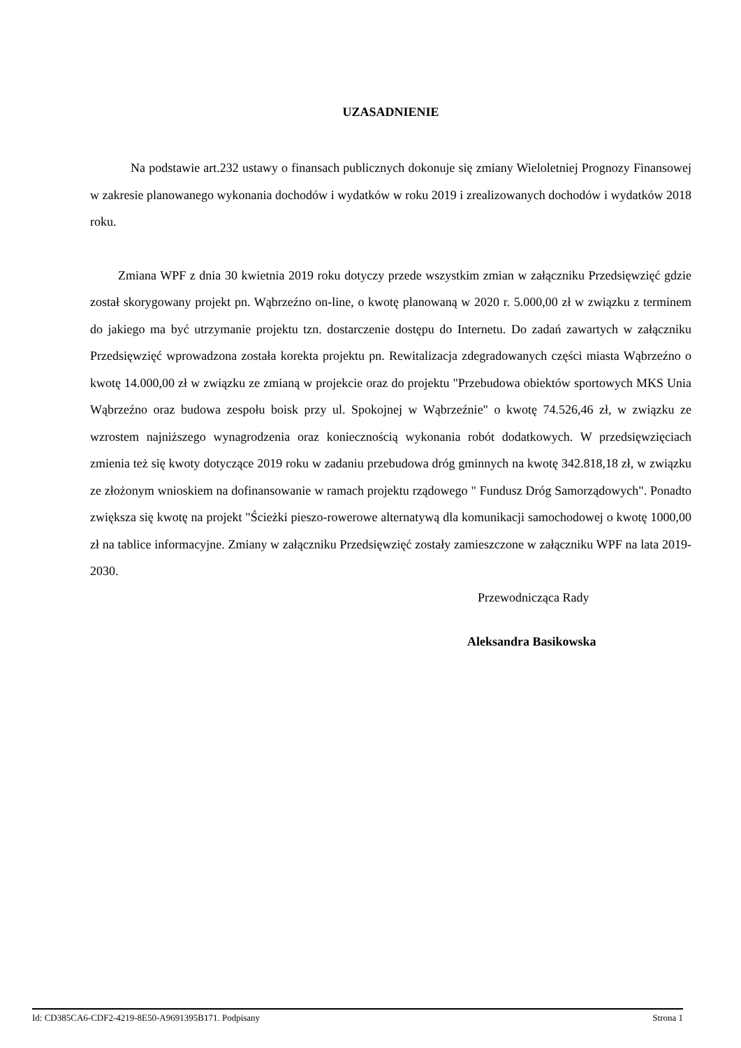UZASADNIENIE
Na podstawie art.232 ustawy o finansach publicznych dokonuje się zmiany Wieloletniej Prognozy Finansowej w zakresie planowanego wykonania dochodów i wydatków w roku 2019 i zrealizowanych dochodów i wydatków 2018 roku.
Zmiana WPF z dnia 30 kwietnia 2019 roku dotyczy przede wszystkim zmian w załączniku Przedsięwzięć gdzie został skorygowany projekt pn. Wąbrzeźno on-line, o kwotę planowaną w 2020 r. 5.000,00 zł w związku z terminem do jakiego ma być utrzymanie projektu tzn. dostarczenie dostępu do Internetu. Do zadań zawartych w załączniku Przedsięwzięć wprowadzona została korekta projektu pn. Rewitalizacja zdegradowanych części miasta Wąbrzeźno o kwotę 14.000,00 zł w związku ze zmianą w projekcie oraz do projektu "Przebudowa obiektów sportowych MKS Unia Wąbrzeźno oraz budowa zespołu boisk przy ul. Spokojnej w Wąbrzeźnie" o kwotę 74.526,46 zł, w związku ze wzrostem najniższego wynagrodzenia oraz koniecznością wykonania robót dodatkowych. W przedsięwzięciach zmienia też się kwoty dotyczące 2019 roku w zadaniu przebudowa dróg gminnych na kwotę 342.818,18 zł, w związku ze złożonym wnioskiem na dofinansowanie w ramach projektu rządowego " Fundusz Dróg Samorządowych". Ponadto zwiększa się kwotę na projekt "Ścieżki pieszo-rowerowe alternatywą dla komunikacji samochodowej o kwotę 1000,00 zł na tablice informacyjne. Zmiany w załączniku Przedsięwzięć zostały zamieszczone w załączniku WPF na lata 2019-2030.
Przewodnicząca Rady
Aleksandra Basikowska
Id: CD385CA6-CDF2-4219-8E50-A9691395B171. Podpisany Strona 1